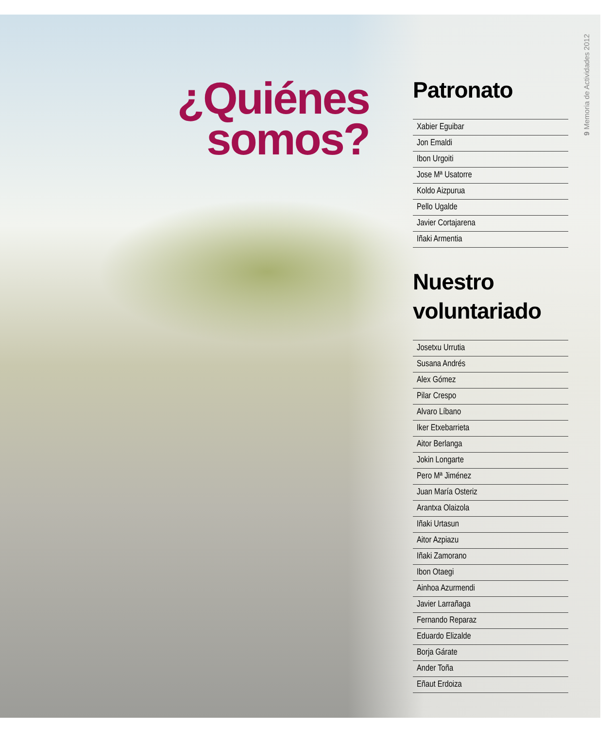¿Quiénes
somos?
Patronato
Xabier Eguibar
Jon Emaldi
Ibon Urgoiti
Jose Mª Usatorre
Koldo Aizpurua
Pello Ugalde
Javier Cortajarena
Iñaki Armentia
Nuestro voluntariado
Josetxu Urrutia
Susana Andrés
Alex Gómez
Pilar Crespo
Alvaro Líbano
Iker Etxebarrieta
Aitor Berlanga
Jokin Longarte
Pero Mª Jiménez
Juan María Osteriz
Arantxa Olaizola
Iñaki Urtasun
Aitor Azpiazu
Iñaki Zamorano
Ibon Otaegi
Ainhoa Azurmendi
Javier Larrañaga
Fernando Reparaz
Eduardo Elizalde
Borja Gárate
Ander Toña
Eñaut Erdoiza
9 Memoria de Actividades 2012